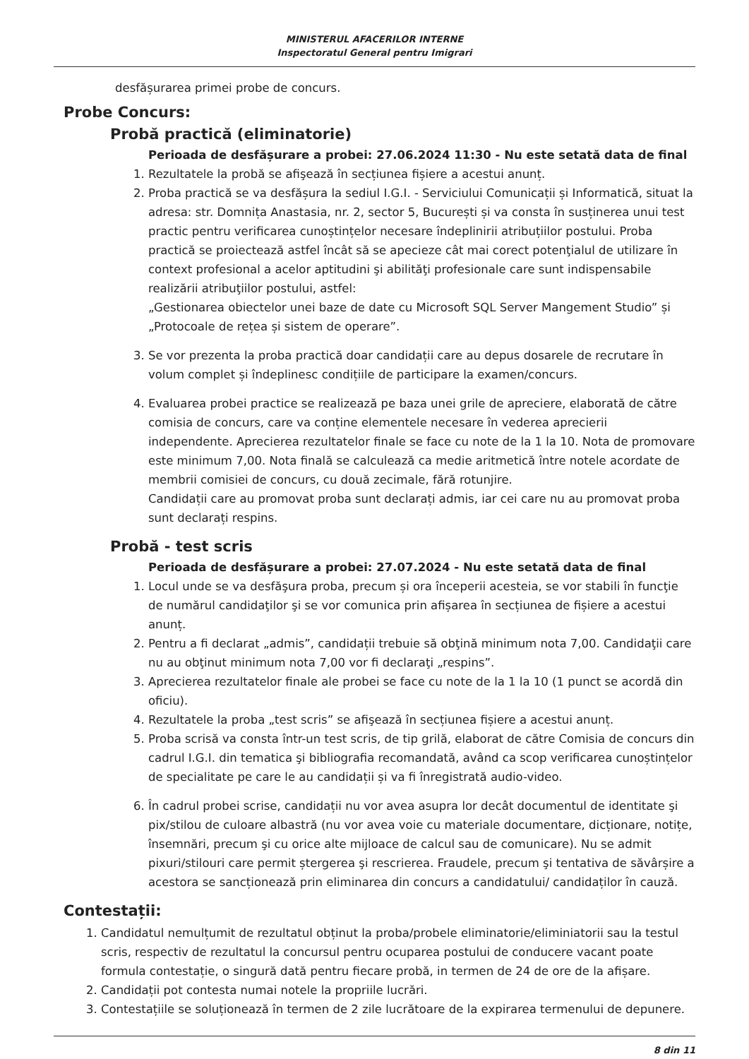MINISTERUL AFACERILOR INTERNE
Inspectoratul General pentru Imigrari
desfășurarea primei probe de concurs.
Probe Concurs:
Probă practică (eliminatorie)
Perioada de desfășurare a probei: 27.06.2024 11:30 - Nu este setată data de final
1. Rezultatele la probă se afişează în secțiunea fișiere a acestui anunț.
2. Proba practică se va desfășura la sediul I.G.I. - Serviciului Comunicații și Informatică, situat la adresa: str. Domnița Anastasia, nr. 2, sector 5, București și va consta în susținerea unui test practic pentru verificarea cunoștințelor necesare îndeplinirii atribuțiilor postului. Proba practică se proiectează astfel încât să se apecieze cât mai corect potenţialul de utilizare în context profesional a acelor aptitudini şi abilităţi profesionale care sunt indispensabile realizării atribuţiilor postului, astfel:
„Gestionarea obiectelor unei baze de date cu Microsoft SQL Server Mangement Studio” și „Protocoale de rețea și sistem de operare”.
3. Se vor prezenta la proba practică doar candidații care au depus dosarele de recrutare în volum complet și îndeplinesc condițiile de participare la examen/concurs.
4. Evaluarea probei practice se realizează pe baza unei grile de apreciere, elaborată de către comisia de concurs, care va conține elementele necesare în vederea aprecierii independente. Aprecierea rezultatelor finale se face cu note de la 1 la 10. Nota de promovare este minimum 7,00. Nota finală se calculează ca medie aritmetică între notele acordate de membrii comisiei de concurs, cu două zecimale, fără rotunjire.
Candidații care au promovat proba sunt declarați admis, iar cei care nu au promovat proba sunt declarați respins.
Probă - test scris
Perioada de desfășurare a probei: 27.07.2024 - Nu este setată data de final
1. Locul unde se va desfăşura proba, precum și ora începerii acesteia, se vor stabili în funcţie de numărul candidaţilor şi se vor comunica prin afișarea în secțiunea de fișiere a acestui anunț.
2. Pentru a fi declarat „admis”, candidații trebuie să obţină minimum nota 7,00. Candidaţii care nu au obţinut minimum nota 7,00 vor fi declaraţi „respins”.
3. Aprecierea rezultatelor finale ale probei se face cu note de la 1 la 10 (1 punct se acordă din oficiu).
4. Rezultatele la proba „test scris” se afişează în secțiunea fișiere a acestui anunț.
5. Proba scrisă va consta într-un test scris, de tip grilă, elaborat de către Comisia de concurs din cadrul I.G.I. din tematica şi bibliografia recomandată, având ca scop verificarea cunoștințelor de specialitate pe care le au candidații și va fi înregistrată audio-video.
6. În cadrul probei scrise, candidații nu vor avea asupra lor decât documentul de identitate şi pix/stilou de culoare albastră (nu vor avea voie cu materiale documentare, dicționare, notițe, însemnări, precum şi cu orice alte mijloace de calcul sau de comunicare). Nu se admit pixuri/stilouri care permit ștergerea şi rescrierea. Fraudele, precum şi tentativa de săvârșire a acestora se sancționează prin eliminarea din concurs a candidatului/ candidaților în cauză.
Contestații:
1. Candidatul nemulțumit de rezultatul obținut la proba/probele eliminatorie/eliminiatorii sau la testul scris, respectiv de rezultatul la concursul pentru ocuparea postului de conducere vacant poate formula contestație, o singură dată pentru fiecare probă, in termen de 24 de ore de la afișare.
2. Candidații pot contesta numai notele la propriile lucrări.
3. Contestațiile se soluționează în termen de 2 zile lucrătoare de la expirarea termenului de depunere.
8 din 11